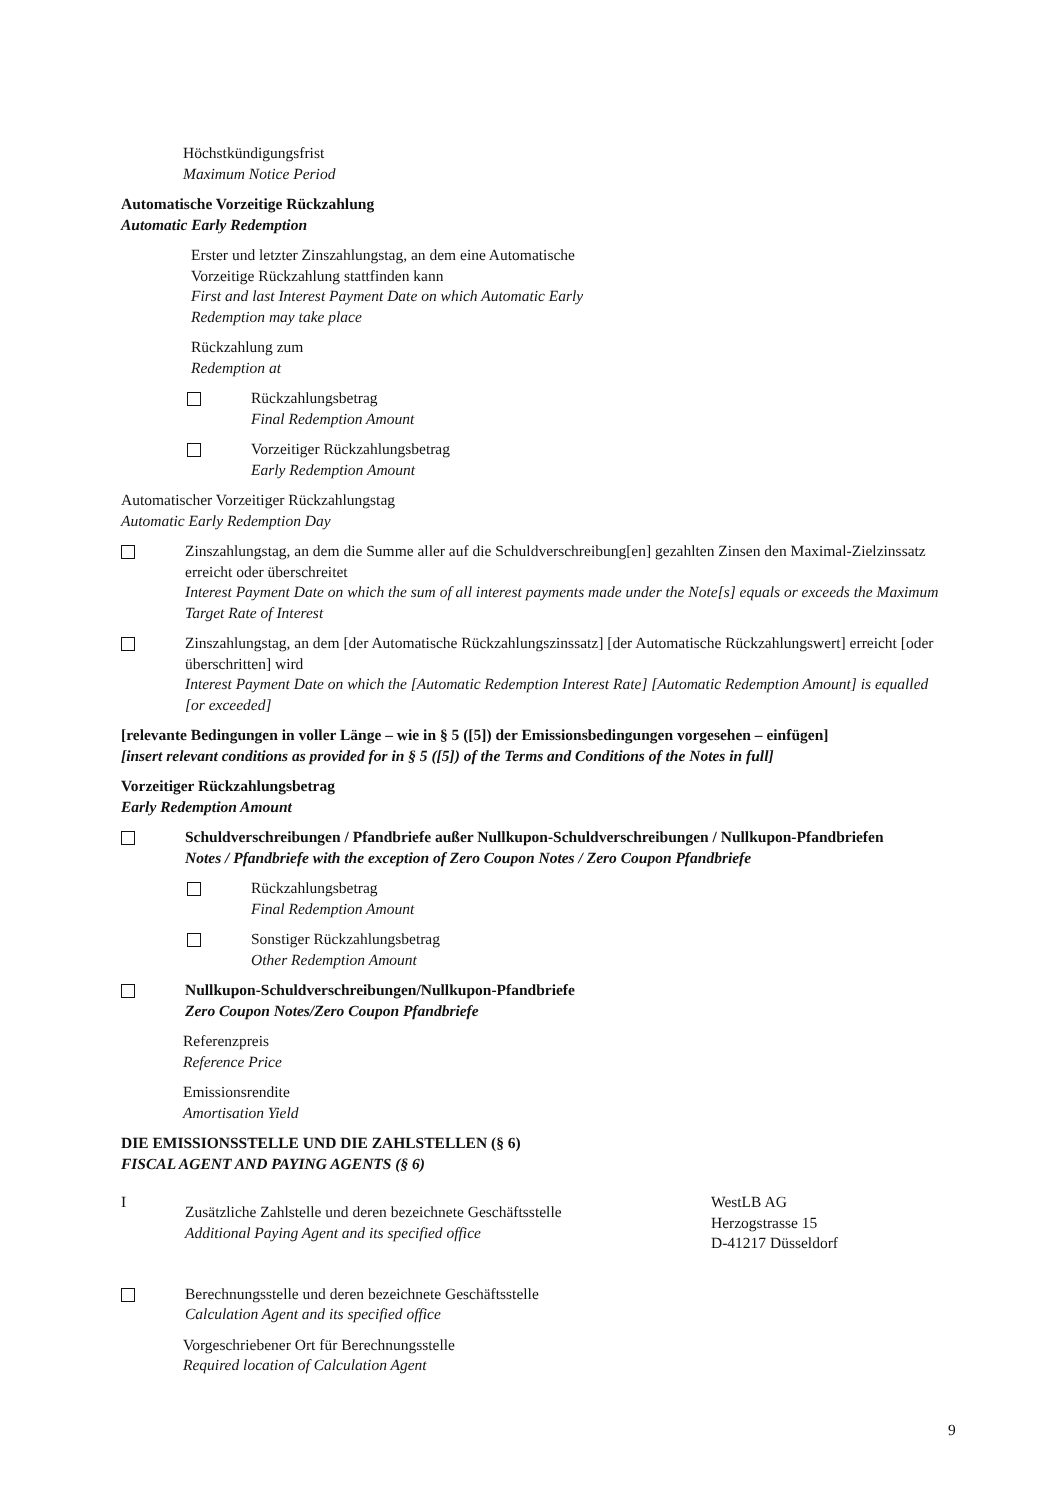Höchstkündigungsfrist
Maximum Notice Period
Automatische Vorzeitige Rückzahlung
Automatic Early Redemption
Erster und letzter Zinszahlungstag, an dem eine Automatische
Vorzeitige Rückzahlung stattfinden kann
First and last Interest Payment Date on which Automatic Early
Redemption may take place
Rückzahlung zum
Redemption at
Rückzahlungsbetrag
Final Redemption Amount
Vorzeitiger Rückzahlungsbetrag
Early Redemption Amount
Automatischer Vorzeitiger Rückzahlungstag
Automatic Early Redemption Day
Zinszahlungstag, an dem die Summe aller auf die Schuldverschreibung[en] gezahlten Zinsen den Maximal-Zielzinssatz erreicht oder überschreitet
Interest Payment Date on which the sum of all interest payments made under the Note[s] equals or exceeds the Maximum Target Rate of Interest
Zinszahlungstag, an dem [der Automatische Rückzahlungszinssatz] [der Automatische Rückzahlungswert] erreicht [oder überschritten] wird
Interest Payment Date on which the [Automatic Redemption Interest Rate] [Automatic Redemption Amount] is equalled [or exceeded]
[relevante Bedingungen in voller Länge – wie in § 5 ([5]) der Emissionsbedingungen vorgesehen – einfügen]
[insert relevant conditions as provided for in § 5 ([5]) of the Terms and Conditions of the Notes in full]
Vorzeitiger Rückzahlungsbetrag
Early Redemption Amount
Schuldverschreibungen / Pfandbriefe außer Nullkupon-Schuldverschreibungen / Nullkupon-Pfandbriefen
Notes / Pfandbriefe with the exception of Zero Coupon Notes / Zero Coupon Pfandbriefe
Rückzahlungsbetrag
Final Redemption Amount
Sonstiger Rückzahlungsbetrag
Other Redemption Amount
Nullkupon-Schuldverschreibungen/Nullkupon-Pfandbriefe
Zero Coupon Notes/Zero Coupon Pfandbriefe
Referenzpreis
Reference Price
Emissionsrendite
Amortisation Yield
DIE EMISSIONSSTELLE UND DIE ZAHLSTELLEN (§ 6)
FISCAL AGENT AND PAYING AGENTS (§ 6)
I
Zusätzliche Zahlstelle und deren bezeichnete Geschäftsstelle
Additional Paying Agent and its specified office
WestLB AG
Herzogstrasse 15
D-41217 Düsseldorf
Berechnungsstelle und deren bezeichnete Geschäftsstelle
Calculation Agent and its specified office
Vorgeschriebener Ort für Berechnungsstelle
Required location of Calculation Agent
9